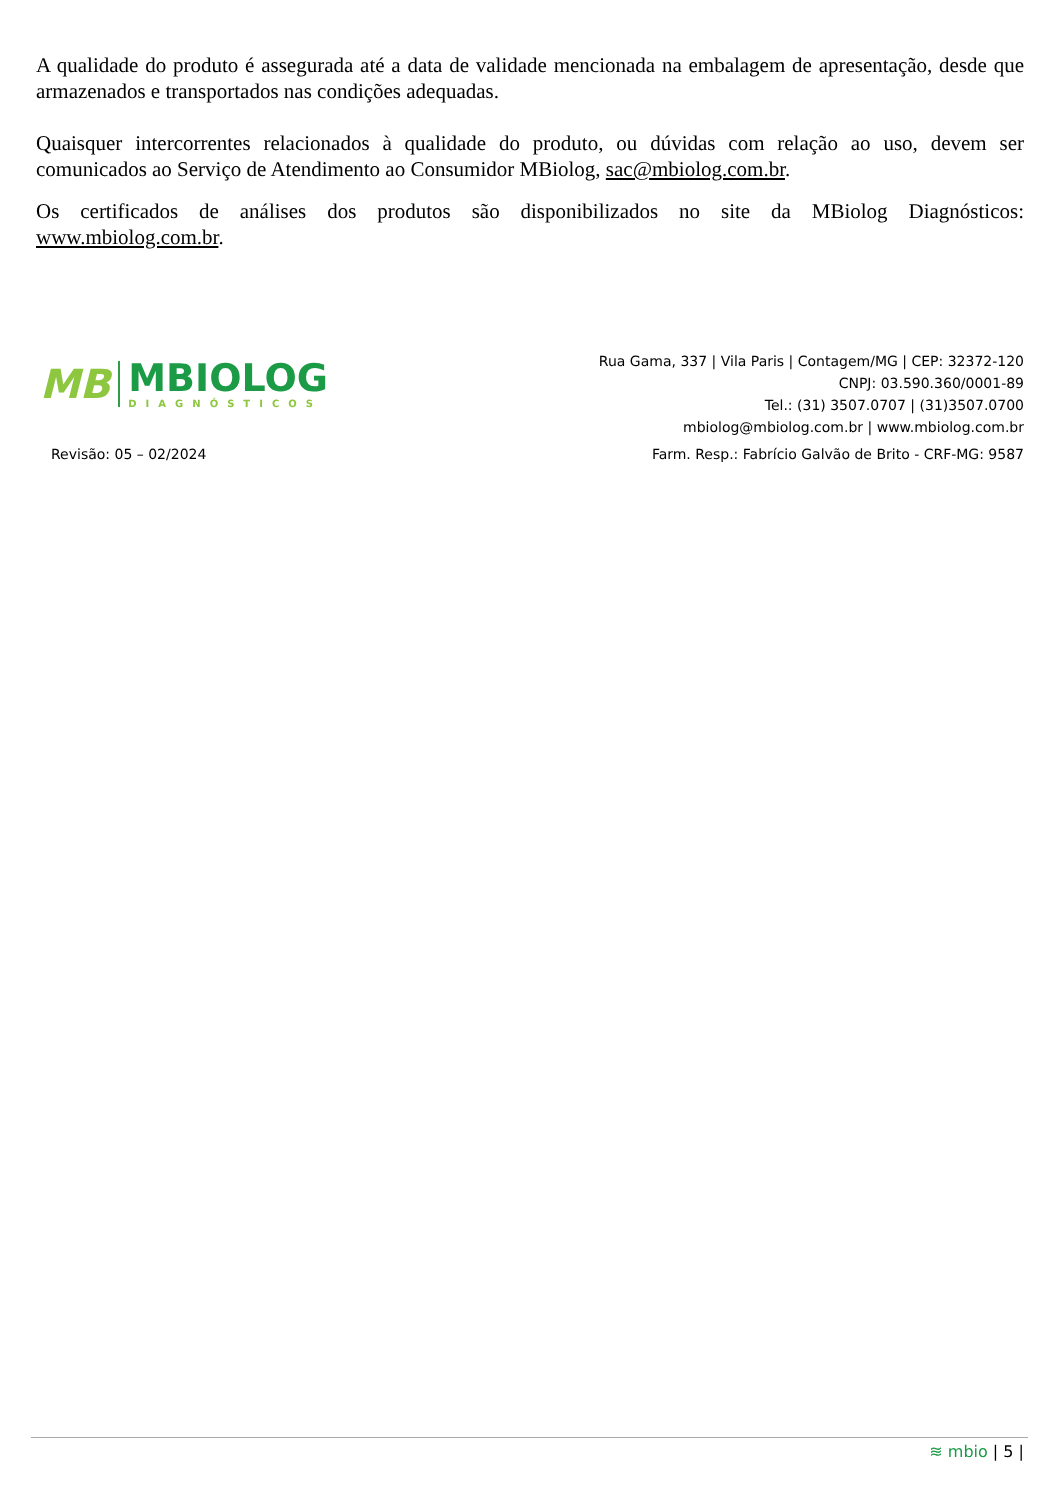A qualidade do produto é assegurada até a data de validade mencionada na embalagem de apresentação, desde que armazenados e transportados nas condições adequadas.
Quaisquer intercorrentes relacionados à qualidade do produto, ou dúvidas com relação ao uso, devem ser comunicados ao Serviço de Atendimento ao Consumidor MBiolog, sac@mbiolog.com.br.
Os certificados de análises dos produtos são disponibilizados no site da MBiolog Diagnósticos: www.mbiolog.com.br.
MB
MBIOLOG
DIAGNÓSTICOS
Rua Gama, 337 | Vila Paris | Contagem/MG | CEP: 32372-120
CNPJ: 03.590.360/0001-89
Tel.: (31) 3507.0707 | (31)3507.0700
mbiolog@mbiolog.com.br | www.mbiolog.com.br
Revisão: 05 – 02/2024
Farm. Resp.: Fabrício Galvão de Brito - CRF-MG: 9587
≋ mbio | 5 |